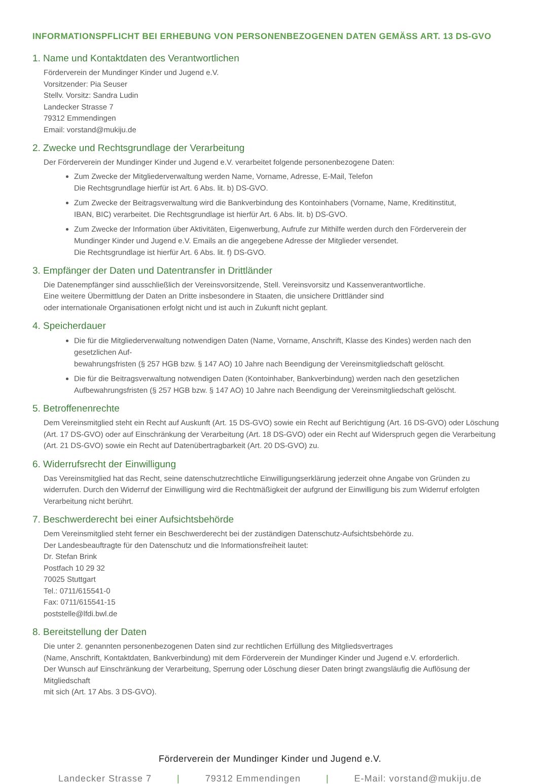INFORMATIONSPFLICHT BEI ERHEBUNG VON PERSONENBEZOGENEN DATEN GEMÄSS ART. 13 DS-GVO
1. Name und Kontaktdaten des Verantwortlichen
Förderverein der Mundinger Kinder und Jugend e.V.
Vorsitzender: Pia Seuser
Stellv. Vorsitz: Sandra Ludin
Landecker Strasse 7
79312 Emmendingen
Email: vorstand@mukiju.de
2. Zwecke und Rechtsgrundlage der Verarbeitung
Der Förderverein der Mundinger Kinder und Jugend e.V. verarbeitet folgende personenbezogene Daten:
Zum Zwecke der Mitgliederverwaltung werden Name, Vorname, Adresse, E-Mail, Telefon
Die Rechtsgrundlage hierfür ist Art. 6 Abs. lit. b) DS-GVO.
Zum Zwecke der Beitragsverwaltung wird die Bankverbindung des Kontoinhabers (Vorname, Name, Kreditinstitut,
IBAN, BIC) verarbeitet. Die Rechtsgrundlage ist hierfür Art. 6 Abs. lit. b) DS-GVO.
Zum Zwecke der Information über Aktivitäten, Eigenwerbung, Aufrufe zur Mithilfe werden durch den Förderverein der
Mundinger Kinder und Jugend e.V. Emails an die angegebene Adresse der Mitglieder versendet.
Die Rechtsgrundlage ist hierfür Art. 6 Abs. lit. f) DS-GVO.
3. Empfänger der Daten und Datentransfer in Drittländer
Die Datenempfänger sind ausschließlich der Vereinsvorsitzende, Stell. Vereinsvorsitz und Kassenverantwortliche.
Eine weitere Übermittlung der Daten an Dritte insbesondere in Staaten, die unsichere Drittländer sind
oder internationale Organisationen erfolgt nicht und ist auch in Zukunft nicht geplant.
4. Speicherdauer
Die für die Mitgliederverwaltung notwendigen Daten (Name, Vorname, Anschrift, Klasse des Kindes) werden nach den gesetzlichen Auf-
bewahrungsfristen (§ 257 HGB bzw. § 147 AO) 10 Jahre nach Beendigung der Vereinsmitgliedschaft gelöscht.
Die für die Beitragsverwaltung notwendigen Daten (Kontoinhaber, Bankverbindung) werden nach den gesetzlichen
Aufbewahrungsfristen (§ 257 HGB bzw. § 147 AO) 10 Jahre nach Beendigung der Vereinsmitgliedschaft gelöscht.
5. Betroffenenrechte
Dem Vereinsmitglied steht ein Recht auf Auskunft (Art. 15 DS-GVO) sowie ein Recht auf Berichtigung (Art. 16 DS-GVO) oder Löschung (Art. 17 DS-GVO) oder auf Einschränkung der Verarbeitung (Art. 18 DS-GVO) oder ein Recht auf Widerspruch gegen die Verarbeitung (Art. 21 DS-GVO) sowie ein Recht auf Datenübertragbarkeit (Art. 20 DS-GVO) zu.
6. Widerrufsrecht der Einwilligung
Das Vereinsmitglied hat das Recht, seine datenschutzrechtliche Einwilligungserklärung jederzeit ohne Angabe von Gründen zu widerrufen. Durch den Widerruf der Einwilligung wird die Rechtmäßigkeit der aufgrund der Einwilligung bis zum Widerruf erfolgten Verarbeitung nicht berührt.
7. Beschwerderecht bei einer Aufsichtsbehörde
Dem Vereinsmitglied steht ferner ein Beschwerderecht bei der zuständigen Datenschutz-Aufsichtsbehörde zu.
Der Landesbeauftragte für den Datenschutz und die Informationsfreiheit lautet:
Dr. Stefan Brink
Postfach 10 29 32
70025 Stuttgart
Tel.: 0711/615541-0
Fax: 0711/615541-15
poststelle@lfdi.bwl.de
8. Bereitstellung der Daten
Die unter 2. genannten personenbezogenen Daten sind zur rechtlichen Erfüllung des Mitgliedsvertrages
(Name, Anschrift, Kontaktdaten, Bankverbindung) mit dem Förderverein der Mundinger Kinder und Jugend e.V. erforderlich.
Der Wunsch auf Einschränkung der Verarbeitung, Sperrung oder Löschung dieser Daten bringt zwangsläufig die Auflösung der Mitgliedschaft
mit sich (Art. 17 Abs. 3 DS-GVO).
Förderverein der Mundinger Kinder und Jugend e.V.
Landecker Strasse 7 | 79312 Emmendingen | E-Mail: vorstand@mukiju.de